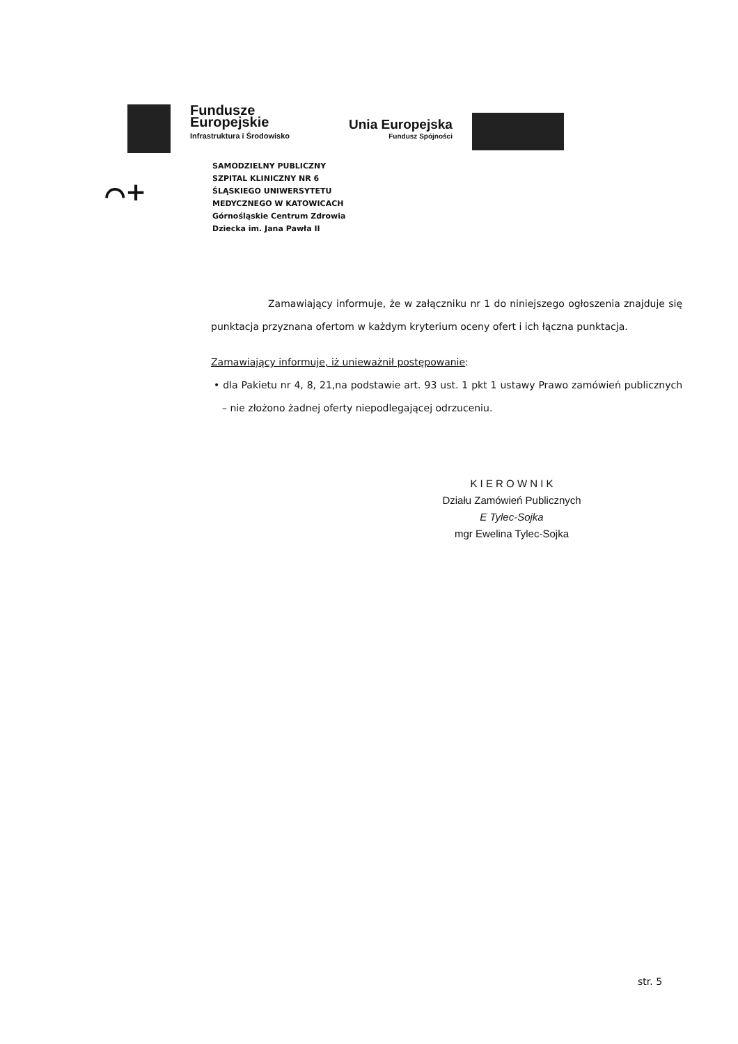Fundusze
Europejskie
Infrastruktura i Środowisko
Unia Europejska
Fundusz Spójności
⌒+
SAMODZIELNY PUBLICZNY
SZPITAL KLINICZNY NR 6
ŚLĄSKIEGO UNIWERSYTETU
MEDYCZNEGO W KATOWICACH
Górnośląskie Centrum Zdrowia
Dziecka im. Jana Pawła II
Zamawiający informuje, że w załączniku nr 1 do niniejszego ogłoszenia znajduje się punktacja przyznana ofertom w każdym kryterium oceny ofert i ich łączna punktacja.
Zamawiający informuje, iż unieważnił postępowanie:
• dla Pakietu nr 4, 8, 21,na podstawie art. 93 ust. 1 pkt 1 ustawy Prawo zamówień publicznych – nie złożono żadnej oferty niepodlegającej odrzuceniu.
K I E R O W N I K
Działu Zamówień Publicznych
E Tylec-Sojka
mgr Ewelina Tylec-Sojka
str. 5